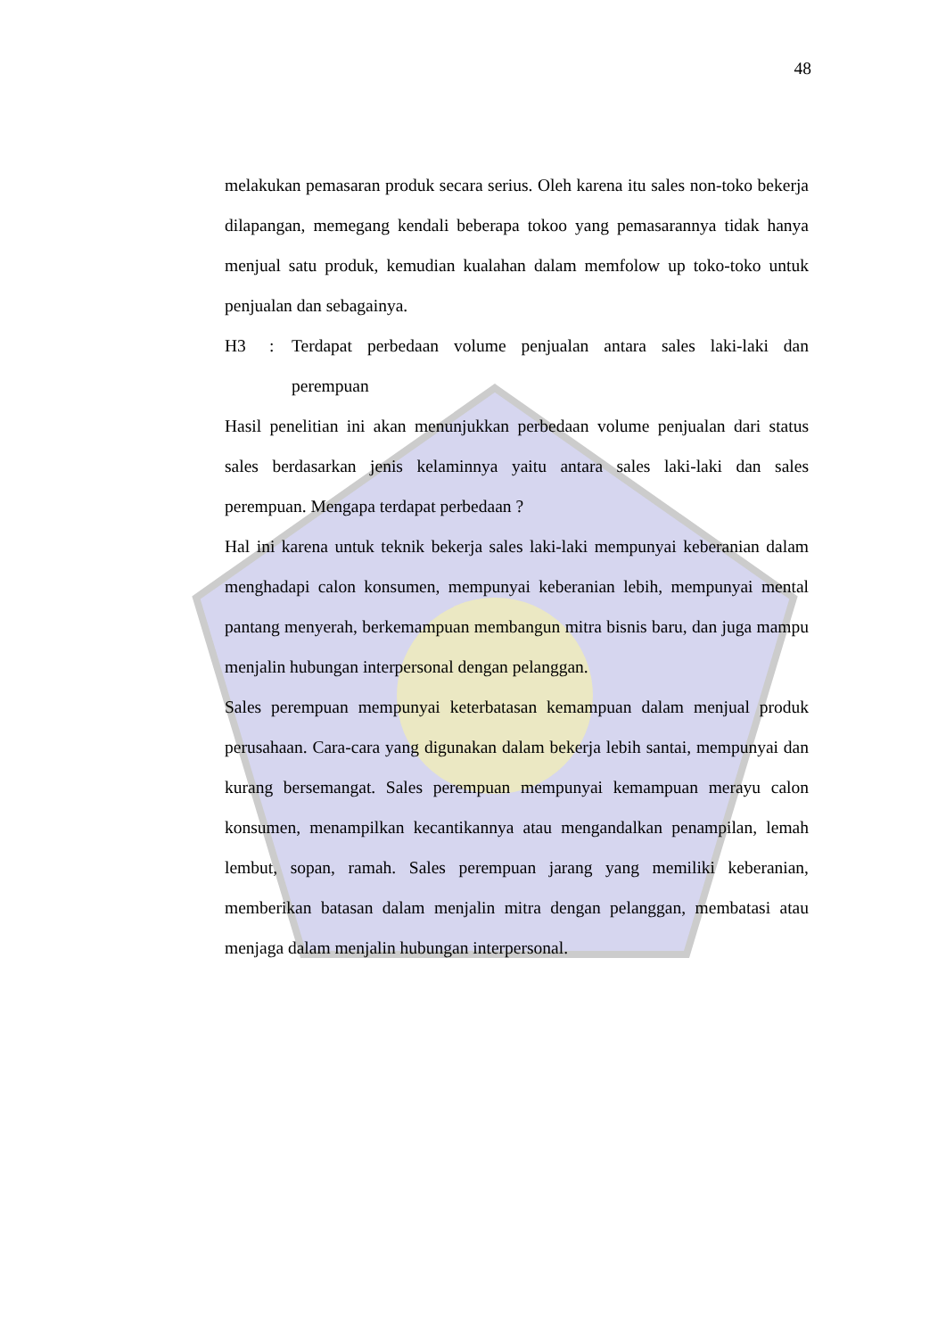48
melakukan pemasaran produk secara serius. Oleh karena itu sales non-toko bekerja dilapangan, memegang kendali beberapa tokoo yang pemasarannya tidak hanya menjual satu produk, kemudian kualahan dalam memfolow up toko-toko untuk penjualan dan sebagainya.
H3: Terdapat perbedaan volume penjualan antara sales laki-laki dan perempuan
Hasil penelitian ini akan menunjukkan perbedaan volume penjualan dari status sales berdasarkan jenis kelaminnya yaitu antara sales laki-laki dan sales perempuan. Mengapa terdapat perbedaan ?
Hal ini karena untuk teknik bekerja sales laki-laki mempunyai keberanian dalam menghadapi calon konsumen, mempunyai keberanian lebih, mempunyai mental pantang menyerah, berkemampuan membangun mitra bisnis baru, dan juga mampu menjalin hubungan interpersonal dengan pelanggan.
Sales perempuan mempunyai keterbatasan kemampuan dalam menjual produk perusahaan. Cara-cara yang digunakan dalam bekerja lebih santai, mempunyai dan kurang bersemangat. Sales perempuan mempunyai kemampuan merayu calon konsumen, menampilkan kecantikannya atau mengandalkan penampilan, lemah lembut, sopan, ramah. Sales perempuan jarang yang memiliki keberanian, memberikan batasan dalam menjalin mitra dengan pelanggan, membatasi atau menjaga dalam menjalin hubungan interpersonal.